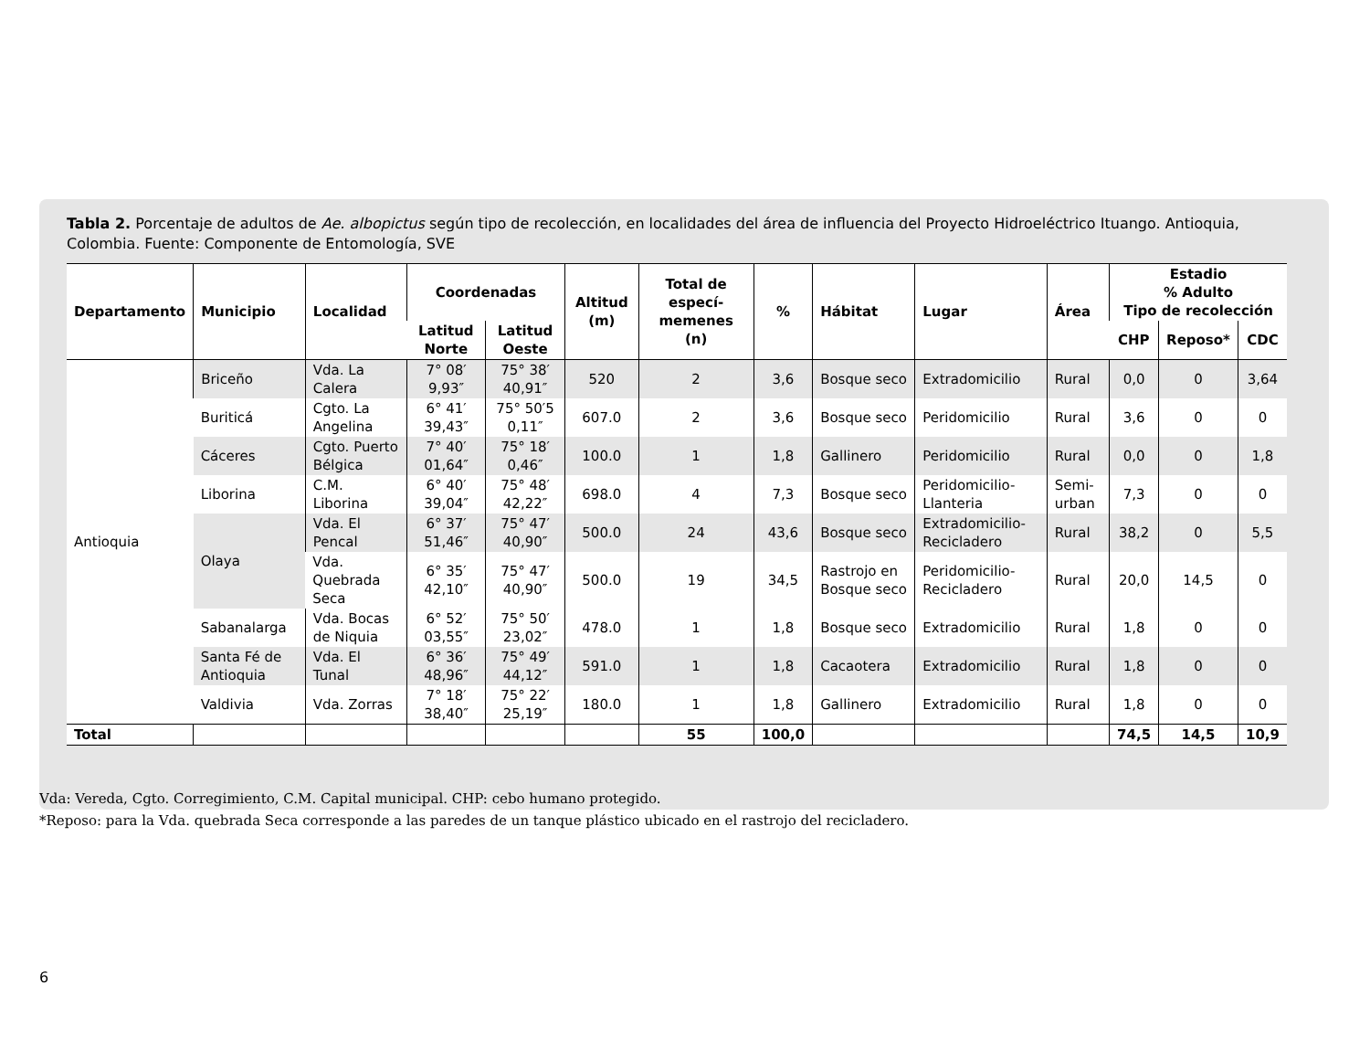Tabla 2. Porcentaje de adultos de Ae. albopictus según tipo de recolección, en localidades del área de influencia del Proyecto Hidroeléctrico Ituango. Antioquia, Colombia. Fuente: Componente de Entomología, SVE
| Departamento | Municipio | Localidad | Coordenadas | | Altitud (m) | Total de especí-memenes (n) | % | Hábitat | Lugar | Área | Estadio % Adulto Tipo de recolección | | |
| --- | --- | --- | --- | --- | --- | --- | --- | --- | --- | --- | --- | --- | --- |
| | | | Latitud Norte | Latitud Oeste | | | | | | | | | |
| | | | | | | | | | | | CHP | Reposo* | CDC |
| Antioquia | Briceño | Vda. La Calera | 7° 08′ 9,93″ | 75° 38′ 40,91″ | 520 | 2 | 3,6 | Bosque seco | Extradomicilio | Rural | 0,0 | 0 | 3,64 |
| | Buriticá | Cgto. La Angelina | 6° 41′ 39,43″ | 75° 50′5 0,11″ | 607.0 | 2 | 3,6 | Bosque seco | Peridomicilio | Rural | 3,6 | 0 | 0 |
| | Cáceres | Cgto. Puerto Bélgica | 7° 40′ 01,64″ | 75° 18′ 0,46″ | 100.0 | 1 | 1,8 | Gallinero | Peridomicilio | Rural | 0,0 | 0 | 1,8 |
| | Liborina | C.M. Liborina | 6° 40′ 39,04″ | 75° 48′ 42,22″ | 698.0 | 4 | 7,3 | Bosque seco | Peridomicilio-Llanteria | Semi-urban | 7,3 | 0 | 0 |
| | Olaya | Vda. El Pencal | 6° 37′ 51,46″ | 75° 47′ 40,90″ | 500.0 | 24 | 43,6 | Bosque seco | Extradomicilio-Recicladero | Rural | 38,2 | 0 | 5,5 |
| | | Vda. Quebrada Seca | 6° 35′ 42,10″ | 75° 47′ 40,90″ | 500.0 | 19 | 34,5 | Rastrojo en Bosque seco | Peridomicilio-Recicladero | Rural | 20,0 | 14,5 | 0 |
| | Sabanalarga | Vda. Bocas de Niquia | 6° 52′ 03,55″ | 75° 50′ 23,02″ | 478.0 | 1 | 1,8 | Bosque seco | Extradomicilio | Rural | 1,8 | 0 | 0 |
| | Santa Fé de Antioquia | Vda. El Tunal | 6° 36′ 48,96″ | 75° 49′ 44,12″ | 591.0 | 1 | 1,8 | Cacaotera | Extradomicilio | Rural | 1,8 | 0 | 0 |
| | Valdivia | Vda. Zorras | 7° 18′ 38,40″ | 75° 22′ 25,19″ | 180.0 | 1 | 1,8 | Gallinero | Extradomicilio | Rural | 1,8 | 0 | 0 |
| Total | | | | | | 55 | 100,0 | | | | 74,5 | 14,5 | 10,9 |
Vda: Vereda, Cgto. Corregimiento, C.M. Capital municipal. CHP: cebo humano protegido.
*Reposo: para la Vda. quebrada Seca corresponde a las paredes de un tanque plástico ubicado en el rastrojo del recicladero.
6